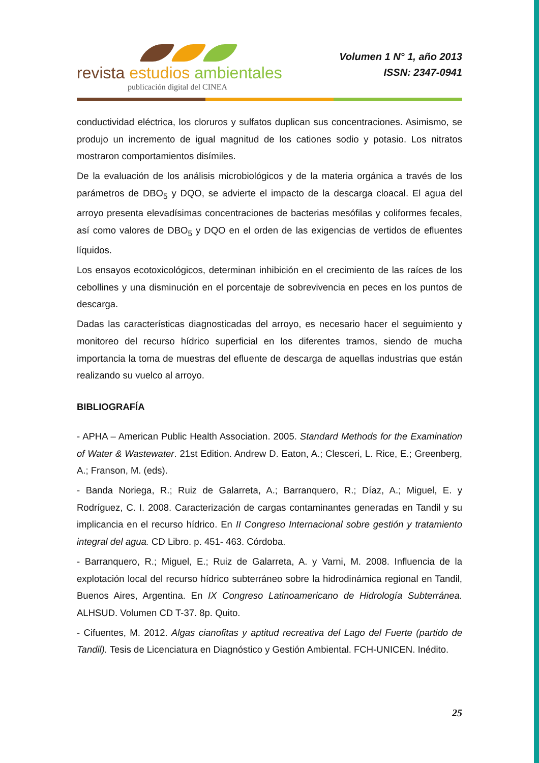revista estudios ambientales
publicación digital del CINEA
Volumen 1 N° 1, año 2013
ISSN: 2347-0941
conductividad eléctrica, los cloruros y sulfatos duplican sus concentraciones. Asimismo, se produjo un incremento de igual magnitud de los cationes sodio y potasio. Los nitratos mostraron comportamientos disímiles.
De la evaluación de los análisis microbiológicos y de la materia orgánica a través de los parámetros de DBO<sub>5</sub> y DQO, se advierte el impacto de la descarga cloacal. El agua del arroyo presenta elevadísimas concentraciones de bacterias mesófilas y coliformes fecales, así como valores de DBO<sub>5</sub> y DQO en el orden de las exigencias de vertidos de efluentes líquidos.
Los ensayos ecotoxicológicos, determinan inhibición en el crecimiento de las raíces de los cebollines y una disminución en el porcentaje de sobrevivencia en peces en los puntos de descarga.
Dadas las características diagnosticadas del arroyo, es necesario hacer el seguimiento y monitoreo del recurso hídrico superficial en los diferentes tramos, siendo de mucha importancia la toma de muestras del efluente de descarga de aquellas industrias que están realizando su vuelco al arroyo.
BIBLIOGRAFÍA
- APHA – American Public Health Association. 2005. Standard Methods for the Examination of Water & Wastewater. 21st Edition. Andrew D. Eaton, A.; Clesceri, L. Rice, E.; Greenberg, A.; Franson, M. (eds).
- Banda Noriega, R.; Ruiz de Galarreta, A.; Barranquero, R.; Díaz, A.; Miguel, E. y Rodríguez, C. I. 2008. Caracterización de cargas contaminantes generadas en Tandil y su implicancia en el recurso hídrico. En II Congreso Internacional sobre gestión y tratamiento integral del agua. CD Libro. p. 451- 463. Córdoba.
- Barranquero, R.; Miguel, E.; Ruiz de Galarreta, A. y Varni, M. 2008. Influencia de la explotación local del recurso hídrico subterráneo sobre la hidrodinámica regional en Tandil, Buenos Aires, Argentina. En IX Congreso Latinoamericano de Hidrología Subterránea. ALHSUD. Volumen CD T-37. 8p. Quito.
- Cifuentes, M. 2012. Algas cianofitas y aptitud recreativa del Lago del Fuerte (partido de Tandil). Tesis de Licenciatura en Diagnóstico y Gestión Ambiental. FCH-UNICEN. Inédito.
25